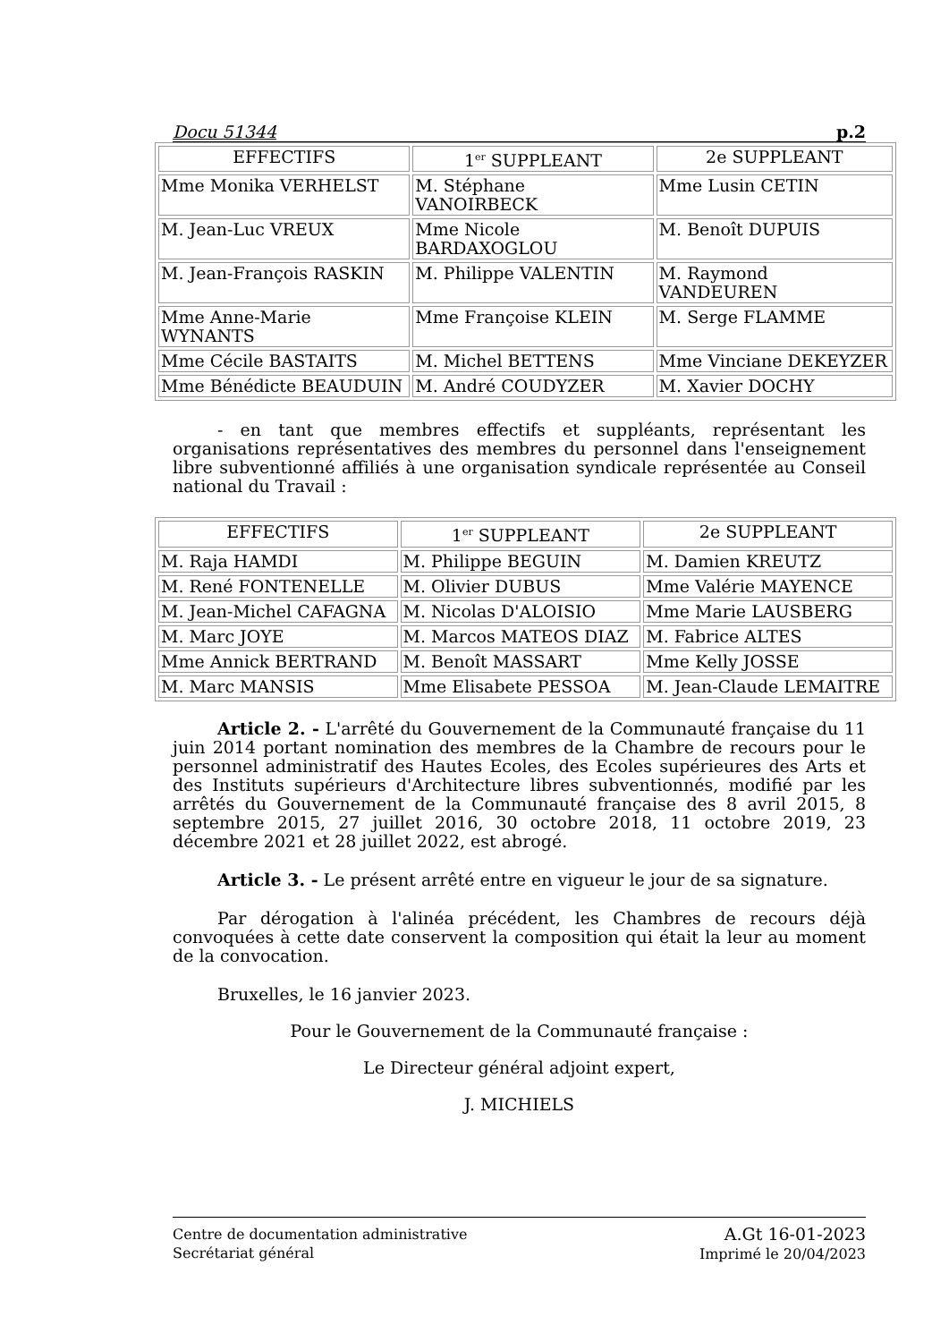Docu 51344 p.2
| EFFECTIFS | 1<sup>er</sup> SUPPLEANT | 2e SUPPLEANT |
| --- | --- | --- |
| Mme Monika VERHELST | M. Stéphane VANOIRBECK | Mme Lusin CETIN |
| M. Jean-Luc VREUX | Mme Nicole BARDAXOGLOU | M. Benoît DUPUIS |
| M. Jean-François RASKIN | M. Philippe VALENTIN | M. Raymond VANDEUREN |
| Mme Anne-Marie WYNANTS | Mme Françoise KLEIN | M. Serge FLAMME |
| Mme Cécile BASTAITS | M. Michel BETTENS | Mme Vinciane DEKEYZER |
| Mme Bénédicte BEAUDUIN | M. André COUDYZER | M. Xavier DOCHY |
- en tant que membres effectifs et suppléants, représentant les organisations représentatives des membres du personnel dans l'enseignement libre subventionné affiliés à une organisation syndicale représentée au Conseil national du Travail :
| EFFECTIFS | 1<sup>er</sup> SUPPLEANT | 2e SUPPLEANT |
| --- | --- | --- |
| M. Raja HAMDI | M. Philippe BEGUIN | M. Damien KREUTZ |
| M. René FONTENELLE | M. Olivier DUBUS | Mme Valérie MAYENCE |
| M. Jean-Michel CAFAGNA | M. Nicolas D'ALOISIO | Mme Marie LAUSBERG |
| M. Marc JOYE | M. Marcos MATEOS DIAZ | M. Fabrice ALTES |
| Mme Annick BERTRAND | M. Benoît MASSART | Mme Kelly JOSSE |
| M. Marc MANSIS | Mme Elisabete PESSOA | M. Jean-Claude LEMAITRE |
Article 2. - L'arrêté du Gouvernement de la Communauté française du 11 juin 2014 portant nomination des membres de la Chambre de recours pour le personnel administratif des Hautes Ecoles, des Ecoles supérieures des Arts et des Instituts supérieurs d'Architecture libres subventionnés, modifié par les arrêtés du Gouvernement de la Communauté française des 8 avril 2015, 8 septembre 2015, 27 juillet 2016, 30 octobre 2018, 11 octobre 2019, 23 décembre 2021 et 28 juillet 2022, est abrogé.
Article 3. - Le présent arrêté entre en vigueur le jour de sa signature.
Par dérogation à l'alinéa précédent, les Chambres de recours déjà convoquées à cette date conservent la composition qui était la leur au moment de la convocation.
Bruxelles, le 16 janvier 2023.
Pour le Gouvernement de la Communauté française :
Le Directeur général adjoint expert,
J. MICHIELS
Centre de documentation administrative
Secrétariat général
A.Gt 16-01-2023
Imprimé le 20/04/2023